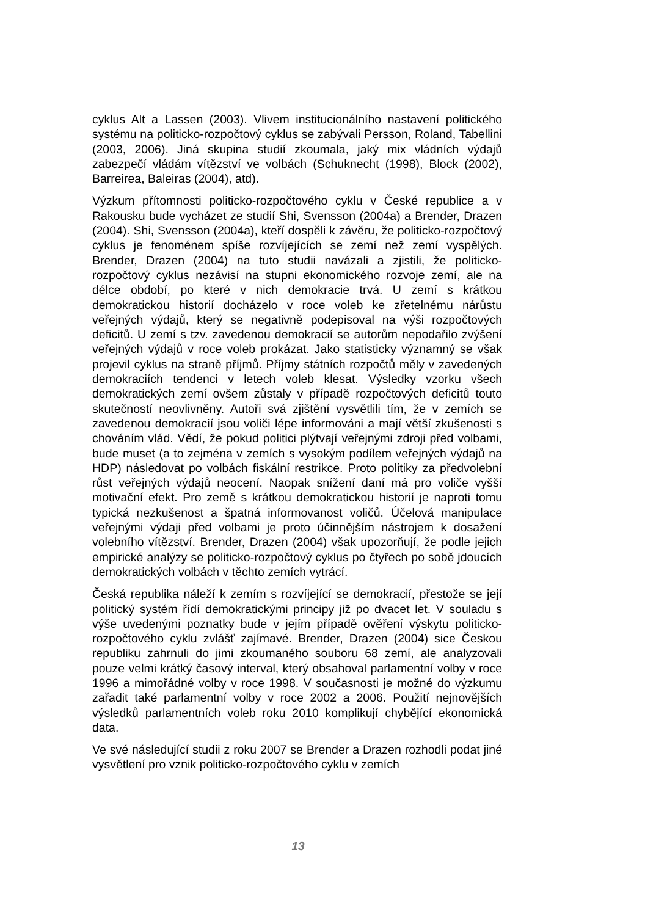cyklus Alt a Lassen (2003). Vlivem institucionálního nastavení politického systému na politicko-rozpočtový cyklus se zabývali Persson, Roland, Tabellini (2003, 2006). Jiná skupina studií zkoumala, jaký mix vládních výdajů zabezpečí vládám vítězství ve volbách (Schuknecht (1998), Block (2002), Barreirea, Baleiras (2004), atd).
Výzkum přítomnosti politicko-rozpočtového cyklu v České republice a v Rakousku bude vycházet ze studií Shi, Svensson (2004a) a Brender, Drazen (2004). Shi, Svensson (2004a), kteří dospěli k závěru, že politicko-rozpočtový cyklus je fenoménem spíše rozvíjejících se zemí než zemí vyspělých. Brender, Drazen (2004) na tuto studii navázali a zjistili, že politicko-rozpočtový cyklus nezávisí na stupni ekonomického rozvoje zemí, ale na délce období, po které v nich demokracie trvá. U zemí s krátkou demokratickou historií docházelo v roce voleb ke zřetelnému nárůstu veřejných výdajů, který se negativně podepisoval na výši rozpočtových deficitů. U zemí s tzv. zavedenou demokracií se autorům nepodařilo zvýšení veřejných výdajů v roce voleb prokázat. Jako statisticky významný se však projevil cyklus na straně příjmů. Příjmy státních rozpočtů měly v zavedených demokraciích tendenci v letech voleb klesat. Výsledky vzorku všech demokratických zemí ovšem zůstaly v případě rozpočtových deficitů touto skutečností neovlivněny. Autoři svá zjištění vysvětlili tím, že v zemích se zavedenou demokracií jsou voliči lépe informováni a mají větší zkušenosti s chováním vlád. Vědí, že pokud politici plýtvají veřejnými zdroji před volbami, bude muset (a to zejména v zemích s vysokým podílem veřejných výdajů na HDP) následovat po volbách fiskální restrikce. Proto politiky za předvolební růst veřejných výdajů neocení. Naopak snížení daní má pro voliče vyšší motivační efekt. Pro země s krátkou demokratickou historií je naproti tomu typická nezkušenost a špatná informovanost voličů. Účelová manipulace veřejnými výdaji před volbami je proto účinnějším nástrojem k dosažení volebního vítězství. Brender, Drazen (2004) však upozorňují, že podle jejich empirické analýzy se politicko-rozpočtový cyklus po čtyřech po sobě jdoucích demokratických volbách v těchto zemích vytrácí.
Česká republika náleží k zemím s rozvíjející se demokracií, přestože se její politický systém řídí demokratickými principy již po dvacet let. V souladu s výše uvedenými poznatky bude v jejím případě ověření výskytu politicko-rozpočtového cyklu zvlášť zajímavé. Brender, Drazen (2004) sice Českou republiku zahrnuli do jimi zkoumaného souboru 68 zemí, ale analyzovali pouze velmi krátký časový interval, který obsahoval parlamentní volby v roce 1996 a mimořádné volby v roce 1998. V současnosti je možné do výzkumu zařadit také parlamentní volby v roce 2002 a 2006. Použití nejnovějších výsledků parlamentních voleb roku 2010 komplikují chybějící ekonomická data.
Ve své následující studii z roku 2007 se Brender a Drazen rozhodli podat jiné vysvětlení pro vznik politicko-rozpočtového cyklu v zemích
13